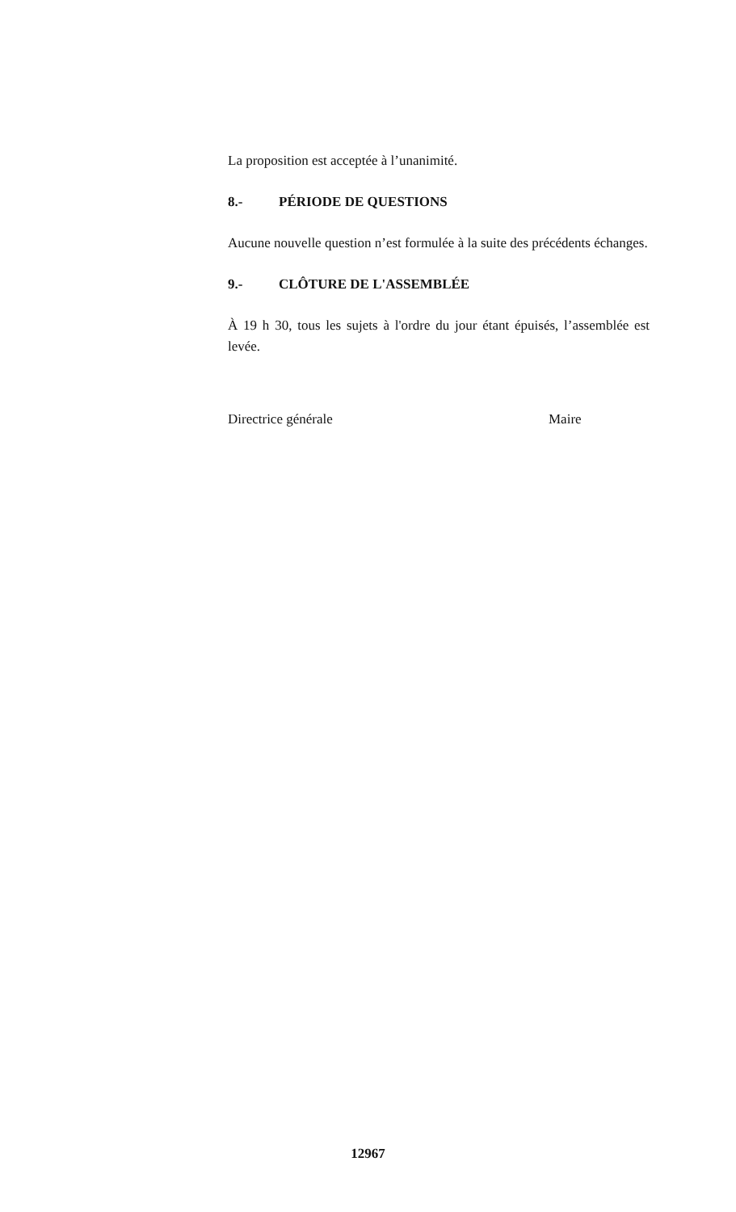La proposition est acceptée à l’unanimité.
8.- PÉRIODE DE QUESTIONS
Aucune nouvelle question n’est formulée à la suite des précédents échanges.
9.- CLÔTURE DE L'ASSEMBLÉE
À 19 h 30, tous les sujets à l'ordre du jour étant épuisés, l’assemblée est levée.
Directrice générale Maire
12967